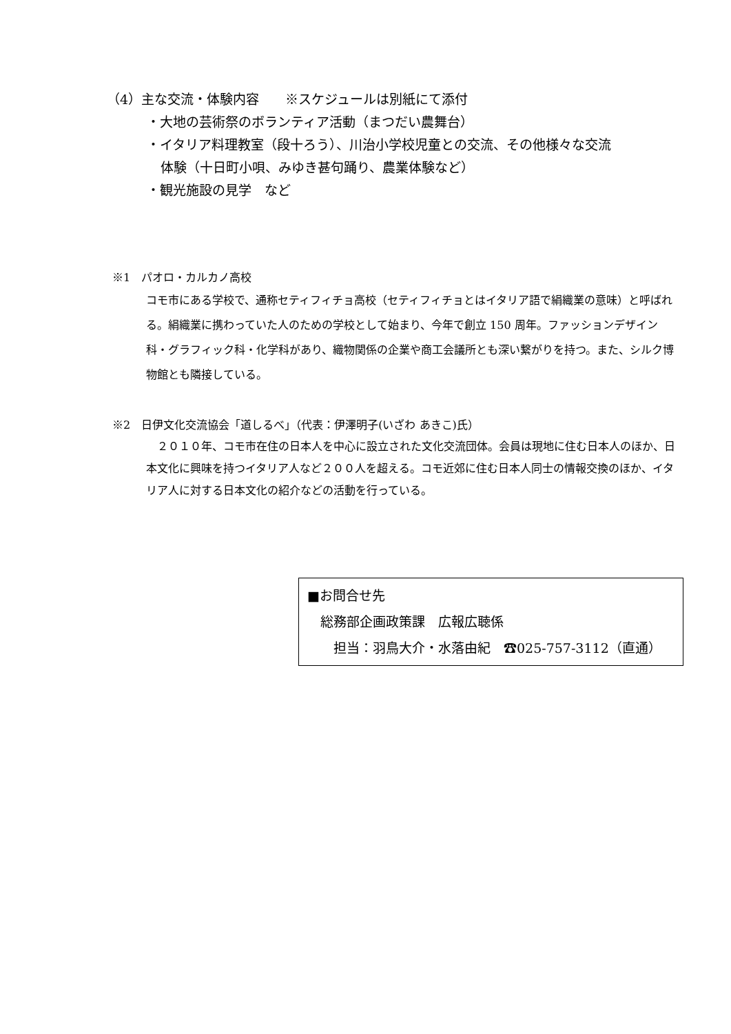（4）主な交流・体験内容　　※スケジュールは別紙にて添付
・大地の芸術祭のボランティア活動（まつだい農舞台）
・イタリア料理教室（段十ろう）、川治小学校児童との交流、その他様々な交流
体験（十日町小唄、みゆき甚句踊り、農業体験など）
・観光施設の見学　など
※1　パオロ・カルカノ高校
コモ市にある学校で、通称セティフィチョ高校（セティフィチョとはイタリア語で絹織業の意味）と呼ばれる。絹織業に携わっていた人のための学校として始まり、今年で創立 150 周年。ファッションデザイン科・グラフィック科・化学科があり、織物関係の企業や商工会議所とも深い繋がりを持つ。また、シルク博物館とも隣接している。
※2　日伊文化交流協会「道しるべ」（代表：伊澤明子(いざわ あきこ)氏）
　２０１０年、コモ市在住の日本人を中心に設立された文化交流団体。会員は現地に住む日本人のほか、日本文化に興味を持つイタリア人など２００人を超える。コモ近郊に住む日本人同士の情報交換のほか、イタリア人に対する日本文化の紹介などの活動を行っている。
■お問合せ先
　総務部企画政策課　広報広聴係
　　担当：羽鳥大介・水落由紀　☎025-757-3112（直通）